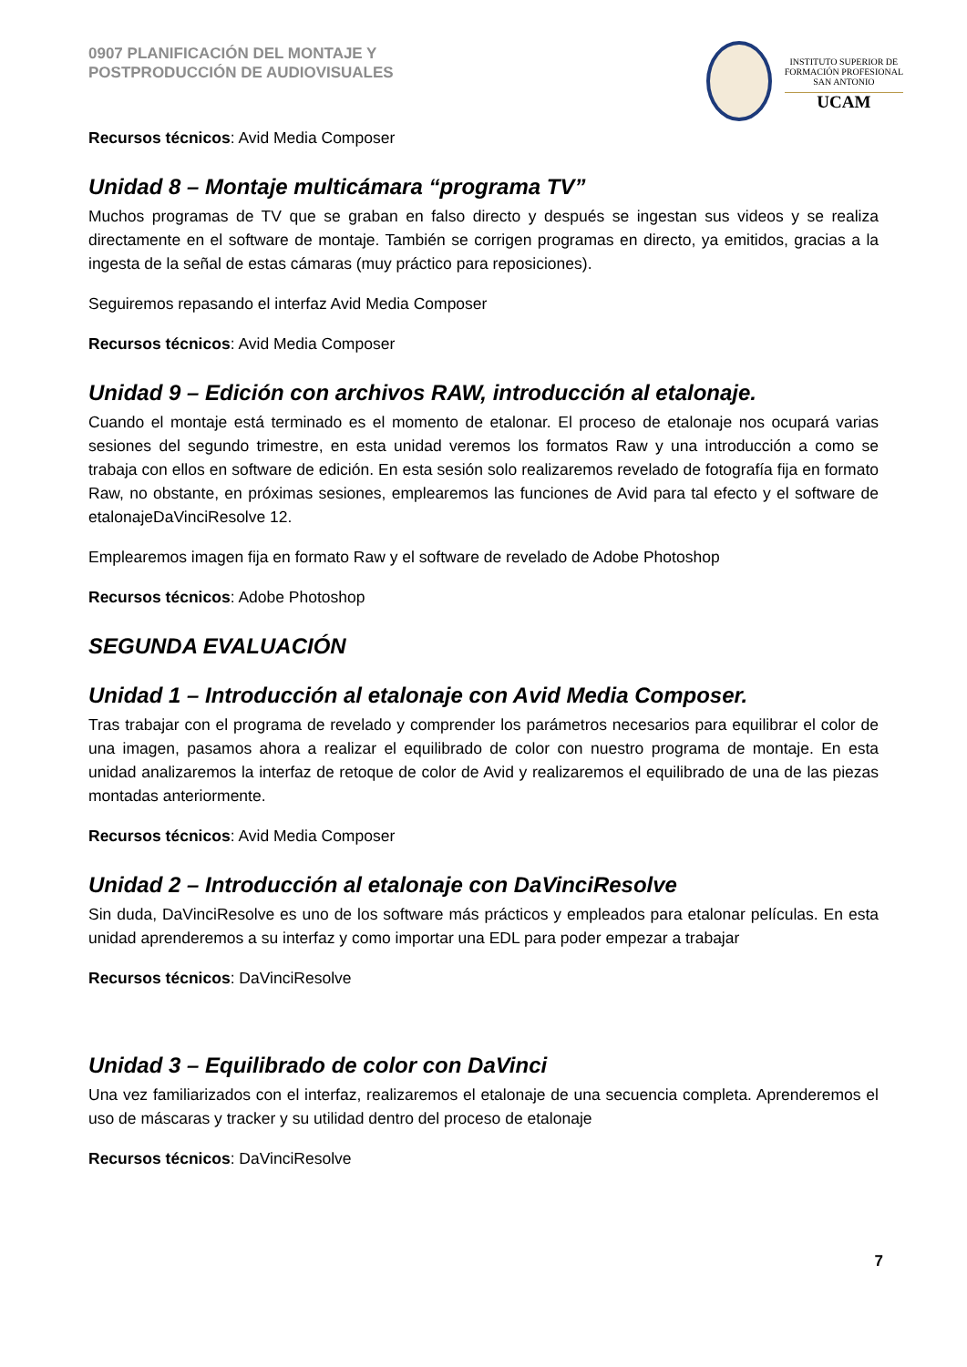0907 PLANIFICACIÓN DEL MONTAJE Y
POSTPRODUCCIÓN DE AUDIOVISUALES
INSTITUTO SUPERIOR DE
FORMACIÓN PROFESIONAL
SAN ANTONIO
UCAM
Recursos técnicos: Avid Media Composer
Unidad 8 – Montaje multicámara “programa TV”
Muchos programas de TV que se graban en falso directo y después se ingestan sus videos y se realiza directamente en el software de montaje. También se corrigen programas en directo, ya emitidos, gracias a la ingesta de la señal de estas cámaras (muy práctico para reposiciones).
Seguiremos repasando el interfaz Avid Media Composer
Recursos técnicos: Avid Media Composer
Unidad 9 – Edición con archivos RAW, introducción al etalonaje.
Cuando el montaje está terminado es el momento de etalonar. El proceso de etalonaje nos ocupará varias sesiones del segundo trimestre, en esta unidad veremos los formatos Raw y una introducción a como se trabaja con ellos en software de edición. En esta sesión solo realizaremos revelado de fotografía fija en formato Raw, no obstante, en próximas sesiones, emplearemos las funciones de Avid para tal efecto y el software de etalonajeDaVinciResolve 12.
Emplearemos imagen fija en formato Raw y el software de revelado de Adobe Photoshop
Recursos técnicos: Adobe Photoshop
SEGUNDA EVALUACIÓN
Unidad 1 – Introducción al etalonaje con Avid Media Composer.
Tras trabajar con el programa de revelado y comprender los parámetros necesarios para equilibrar el color de una imagen, pasamos ahora a realizar el equilibrado de color con nuestro programa de montaje. En esta unidad analizaremos la interfaz de retoque de color de Avid y realizaremos el equilibrado de una de las piezas montadas anteriormente.
Recursos técnicos: Avid Media Composer
Unidad 2 – Introducción al etalonaje con DaVinciResolve
Sin duda, DaVinciResolve es uno de los software más prácticos y empleados para etalonar películas. En esta unidad aprenderemos a su interfaz y como importar una EDL para poder empezar a trabajar
Recursos técnicos: DaVinciResolve
Unidad 3 – Equilibrado de color con DaVinci
Una vez familiarizados con el interfaz, realizaremos el etalonaje de una secuencia completa. Aprenderemos el uso de máscaras y tracker y su utilidad dentro del proceso de etalonaje
Recursos técnicos: DaVinciResolve
7